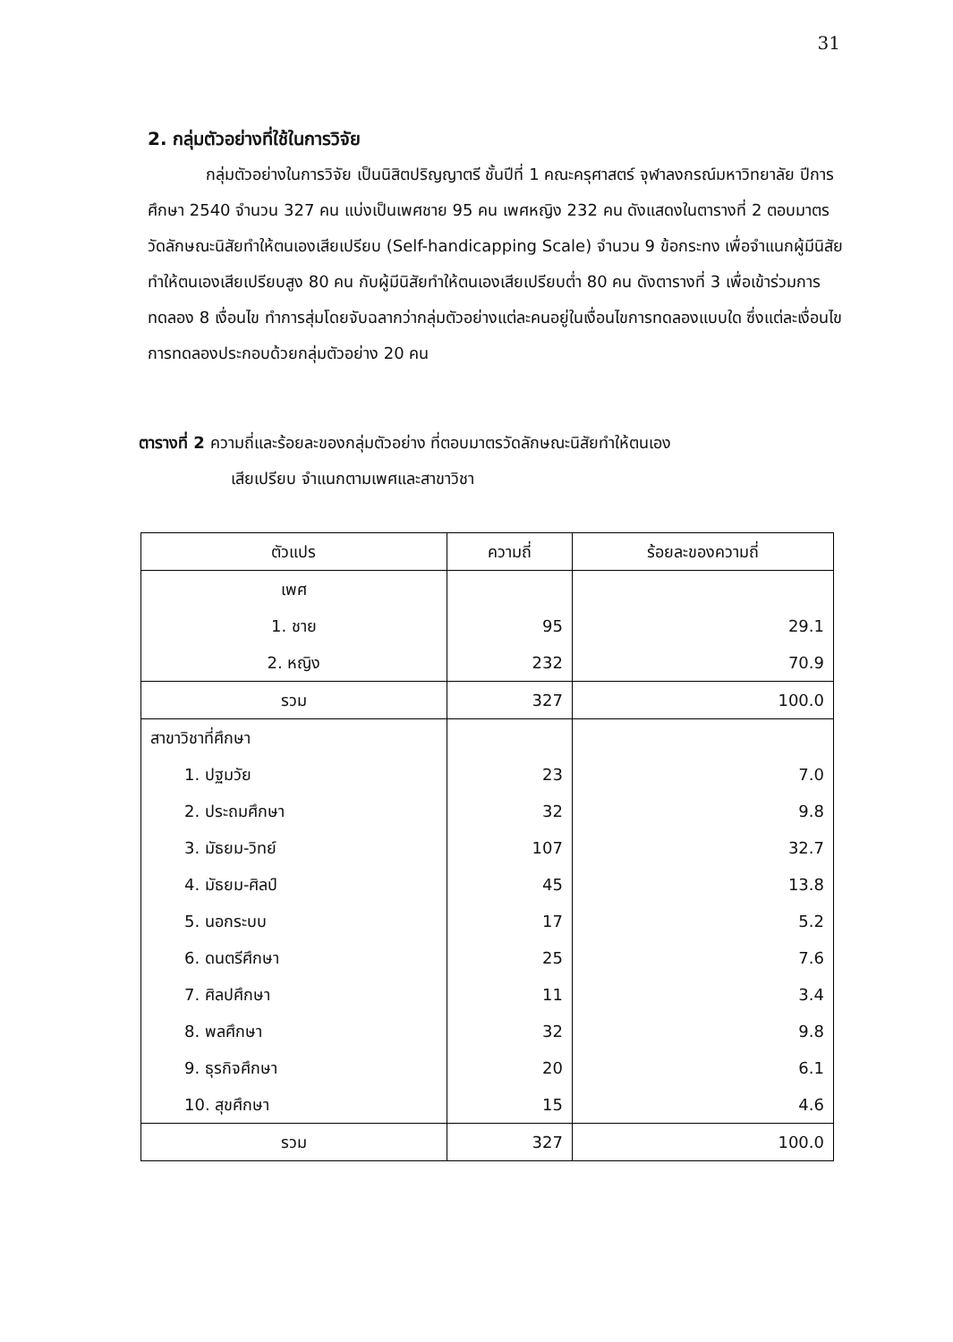31
2. กลุ่มตัวอย่างที่ใช้ในการวิจัย
กลุ่มตัวอย่างในการวิจัย เป็นนิสิตปริญญาตรี ชั้นปีที่ 1 คณะครุศาสตร์ จุฬาลงกรณ์มหาวิทยาลัย ปีการศึกษา 2540 จำนวน 327 คน แบ่งเป็นเพศชาย 95 คน เพศหญิง 232 คน ดังแสดงในตารางที่ 2 ตอบมาตรวัดลักษณะนิสัยทำให้ตนเองเสียเปรียบ (Self-handicapping Scale) จำนวน 9 ข้อกระทง เพื่อจำแนกผู้มีนิสัยทำให้ตนเองเสียเปรียบสูง 80 คน กับผู้มีนิสัยทำให้ตนเองเสียเปรียบต่ำ 80 คน ดังตารางที่ 3 เพื่อเข้าร่วมการทดลอง 8 เงื่อนไข ทำการสุ่มโดยจับฉลากว่ากลุ่มตัวอย่างแต่ละคนอยู่ในเงื่อนไขการทดลองแบบใด ซึ่งแต่ละเงื่อนไขการทดลองประกอบด้วยกลุ่มตัวอย่าง 20 คน
ตารางที่ 2 ความถี่และร้อยละของกลุ่มตัวอย่าง ที่ตอบมาตรวัดลักษณะนิสัยทำให้ตนเอง
เสียเปรียบ จำแนกตามเพศและสาขาวิชา
| ตัวแปร | ความถี่ | ร้อยละของความถี่ |
| --- | --- | --- |
| เพศ | | |
| 1. ชาย | 95 | 29.1 |
| 2. หญิง | 232 | 70.9 |
| รวม | 327 | 100.0 |
| สาขาวิชาที่ศึกษา | | |
| 1. ปฐมวัย | 23 | 7.0 |
| 2. ประถมศึกษา | 32 | 9.8 |
| 3. มัธยม-วิทย์ | 107 | 32.7 |
| 4. มัธยม-ศิลป์ | 45 | 13.8 |
| 5. นอกระบบ | 17 | 5.2 |
| 6. ดนตรีศึกษา | 25 | 7.6 |
| 7. ศิลปศึกษา | 11 | 3.4 |
| 8. พลศึกษา | 32 | 9.8 |
| 9. ธุรกิจศึกษา | 20 | 6.1 |
| 10. สุขศึกษา | 15 | 4.6 |
| รวม | 327 | 100.0 |